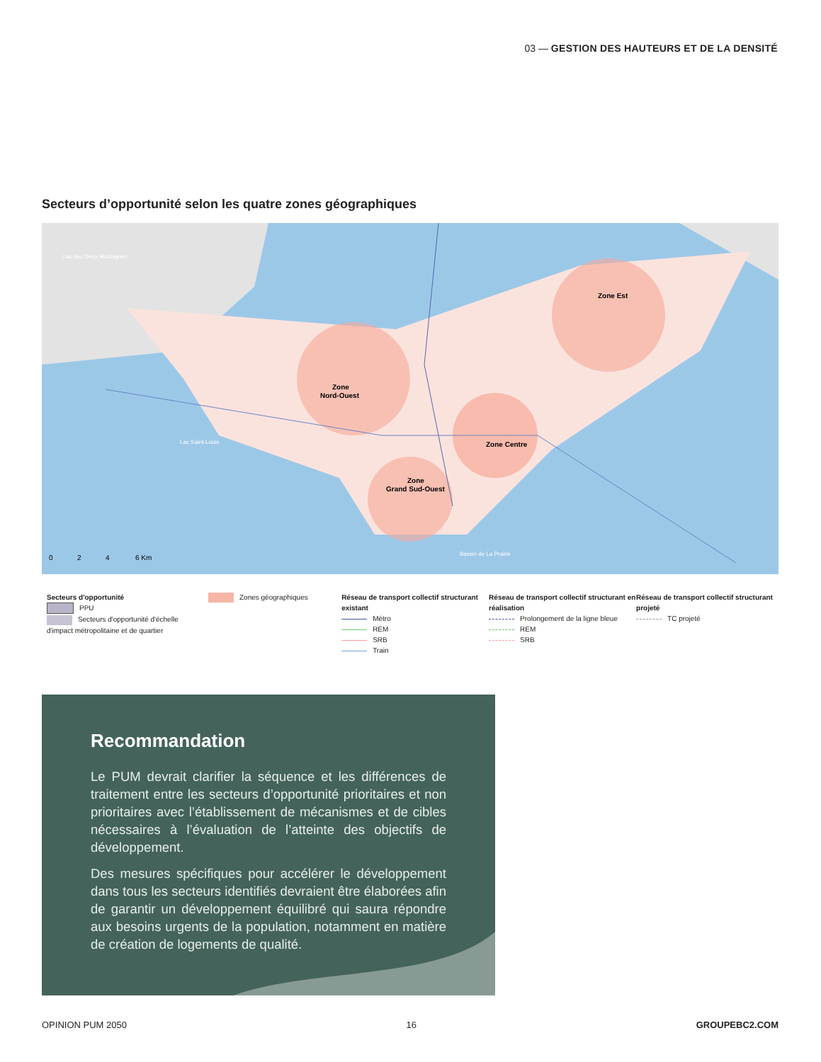03 — GESTION DES HAUTEURS ET DE LA DENSITÉ
Secteurs d’opportunité selon les quatre zones géographiques
Lac des Deux Montagnes
Lac Saint-Louis
Bassin de La Prairie
Zone
Nord-Ouest
Zone Est
Zone Centre
Zone
Grand Sud-Ouest
0
2
4
6 Km
Secteurs d'opportunité
PPU
Secteurs d'opportunité d'échelle d'impact métropolitaine et de quartier
Zones géographiques Réseau de transport collectif structurant existant
Métro
REM
SRB
Train
Réseau de transport collectif structurant en réalisation
Prolongement de la ligne bleue
REM
SRB
Réseau de transport collectif structurant projeté
TC projeté
Recommandation
Le PUM devrait clarifier la séquence et les différences de traitement entre les secteurs d’opportunité prioritaires et non prioritaires avec l’établissement de mécanismes et de cibles nécessaires à l’évaluation de l’atteinte des objectifs de développement.
Des mesures spécifiques pour accélérer le développement dans tous les secteurs identifiés devraient être élaborées afin de garantir un développement équilibré qui saura répondre aux besoins urgents de la population, notamment en matière de création de logements de qualité.
OPINION PUM 2050 16 GROUPEBC2.COM